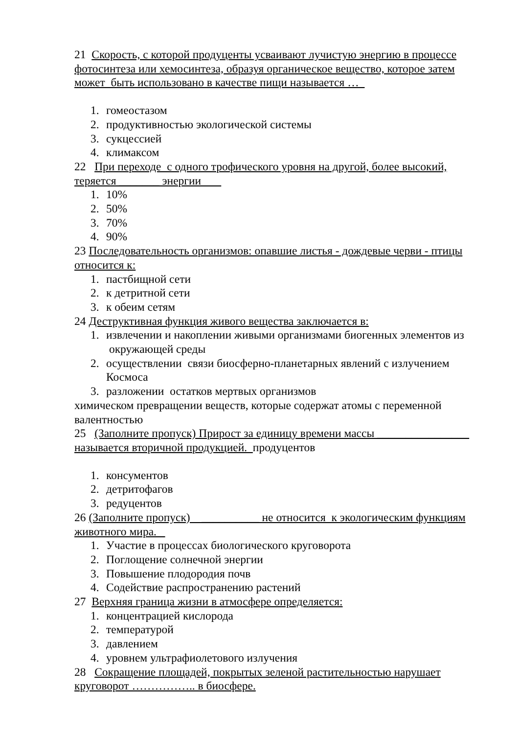21 Скорость, с которой продуценты усваивают лучистую энергию в процессе фотосинтеза или хемосинтеза, образуя органическое вещество, которое затем может быть использовано в качестве пищи называется …
1. гомеостазом
2. продуктивностью экологической системы
3. сукцессией
4. климаксом
22 При переходе с одного трофического уровня на другой, более высокий, теряется _______ энергии
1. 10%
2. 50%
3. 70%
4. 90%
23 Последовательность организмов: опавшие листья - дождевые черви - птицы относится к:
1. пастбищной сети
2. к детритной сети
3. к обеим сетям
24 Деструктивная функция живого вещества заключается в:
1. извлечении и накоплении живыми организмами биогенных элементов из окружающей среды
2. осуществлении связи биосферно-планетарных явлений с излучением Космоса
3. разложении остатков мертвых организмов
химическом превращении веществ, которые содержат атомы с переменной валентностью
25 (Заполните пропуск) Прирост за единицу времени массы ________________ называется вторичной продукцией. продуцентов
1. консументов
2. детритофагов
3. редуцентов
26 (Заполните пропуск) __________ не относится к экологическим функциям животного мира.
1. Участие в процессах биологического круговорота
2. Поглощение солнечной энергии
3. Повышение плодородия почв
4. Содействие распространению растений
27 Верхняя граница жизни в атмосфере определяется:
1. концентрацией кислорода
2. температурой
3. давлением
4. уровнем ультрафиолетового излучения
28 Сокращение площадей, покрытых зеленой растительностью нарушает круговорот …………….. в биосфере.